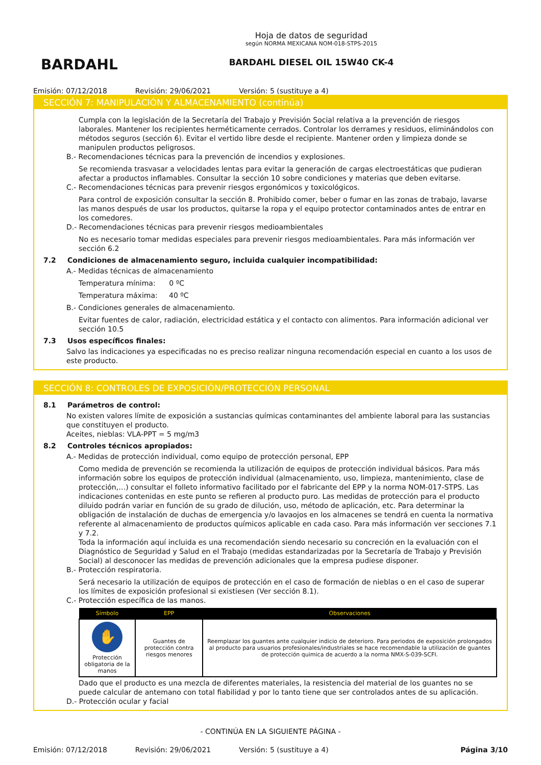BARDAHL
Hoja de datos de seguridad
según NORMA MEXICANA NOM-018-STPS-2015
BARDAHL DIESEL OIL 15W40 CK-4
Emisión: 07/12/2018 Revisión: 29/06/2021 Versión: 5 (sustituye a 4)
SECCIÓN 7: MANIPULACIÓN Y ALMACENAMIENTO (continúa)
Cumpla con la legislación de la Secretaría del Trabajo y Previsión Social relativa a la prevención de riesgos laborales. Mantener los recipientes herméticamente cerrados. Controlar los derrames y residuos, eliminándolos con métodos seguros (sección 6). Evitar el vertido libre desde el recipiente. Mantener orden y limpieza donde se manipulen productos peligrosos.
B.- Recomendaciones técnicas para la prevención de incendios y explosiones.
Se recomienda trasvasar a velocidades lentas para evitar la generación de cargas electroestáticas que pudieran afectar a productos inflamables. Consultar la sección 10 sobre condiciones y materias que deben evitarse.
C.- Recomendaciones técnicas para prevenir riesgos ergonómicos y toxicológicos.
Para control de exposición consultar la sección 8. Prohibido comer, beber o fumar en las zonas de trabajo, lavarse las manos después de usar los productos, quitarse la ropa y el equipo protector contaminados antes de entrar en los comedores.
D.- Recomendaciones técnicas para prevenir riesgos medioambientales
No es necesario tomar medidas especiales para prevenir riesgos medioambientales. Para más información ver sección 6.2
7.2 Condiciones de almacenamiento seguro, incluida cualquier incompatibilidad:
A.- Medidas técnicas de almacenamiento
Temperatura mínima: 0 ºC
Temperatura máxima: 40 ºC
B.- Condiciones generales de almacenamiento.
Evitar fuentes de calor, radiación, electricidad estática y el contacto con alimentos. Para información adicional ver sección 10.5
7.3 Usos específicos finales:
Salvo las indicaciones ya especificadas no es preciso realizar ninguna recomendación especial en cuanto a los usos de este producto.
SECCIÓN 8: CONTROLES DE EXPOSICIÓN/PROTECCIÓN PERSONAL
8.1 Parámetros de control:
No existen valores límite de exposición a sustancias químicas contaminantes del ambiente laboral para las sustancias que constituyen el producto.
Aceites, nieblas: VLA-PPT = 5 mg/m3
8.2 Controles técnicos apropiados:
A.- Medidas de protección individual, como equipo de protección personal, EPP
Como medida de prevención se recomienda la utilización de equipos de protección individual básicos. Para más información sobre los equipos de protección individual (almacenamiento, uso, limpieza, mantenimiento, clase de protección,…) consultar el folleto informativo facilitado por el fabricante del EPP y la norma NOM-017-STPS. Las indicaciones contenidas en este punto se refieren al producto puro. Las medidas de protección para el producto diluido podrán variar en función de su grado de dilución, uso, método de aplicación, etc. Para determinar la obligación de instalación de duchas de emergencia y/o lavaojos en los almacenes se tendrá en cuenta la normativa referente al almacenamiento de productos químicos aplicable en cada caso. Para más información ver secciones 7.1 y 7.2.
Toda la información aquí incluida es una recomendación siendo necesario su concreción en la evaluación con el Diagnóstico de Seguridad y Salud en el Trabajo (medidas estandarizadas por la Secretaría de Trabajo y Previsión Social) al desconocer las medidas de prevención adicionales que la empresa pudiese disponer.
B.- Protección respiratoria.
Será necesario la utilización de equipos de protección en el caso de formación de nieblas o en el caso de superar los límites de exposición profesional si existiesen (Ver sección 8.1).
C.- Protección específica de las manos.
| Símbolo | EPP | Observaciones |
| --- | --- | --- |
| ✋ Protección obligatoria de la manos | Guantes de protección contra riesgos menores | Reemplazar los guantes ante cualquier indicio de deterioro. Para periodos de exposición prolongados al producto para usuarios profesionales/industriales se hace recomendable la utilización de guantes de protección quimica de acuerdo a la norma NMX-S-039-SCFI. |
Dado que el producto es una mezcla de diferentes materiales, la resistencia del material de los guantes no se puede calcular de antemano con total fiabilidad y por lo tanto tiene que ser controlados antes de su aplicación.
D.- Protección ocular y facial
- CONTINÚA EN LA SIGUIENTE PÁGINA -
Emisión: 07/12/2018 Revisión: 29/06/2021 Versión: 5 (sustituye a 4) Página 3/10